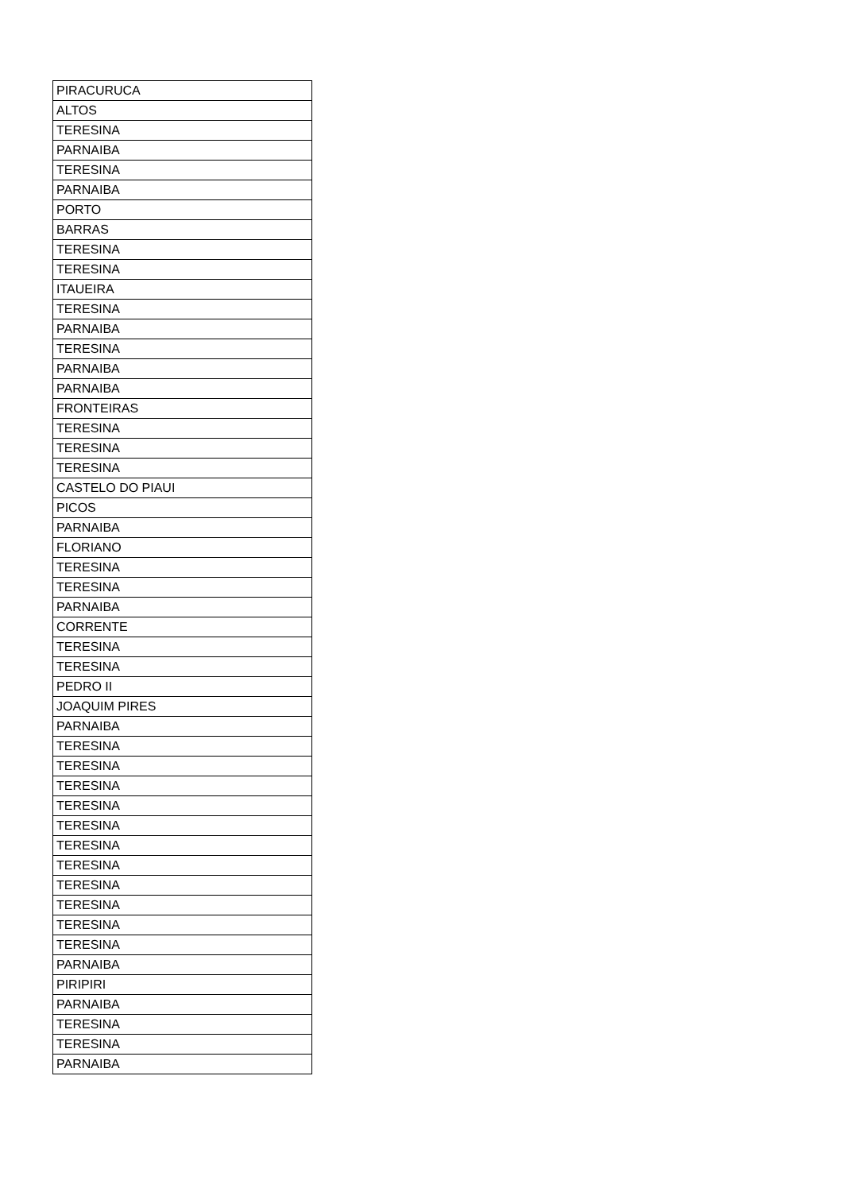| PIRACURUCA |
| ALTOS |
| TERESINA |
| PARNAIBA |
| TERESINA |
| PARNAIBA |
| PORTO |
| BARRAS |
| TERESINA |
| TERESINA |
| ITAUEIRA |
| TERESINA |
| PARNAIBA |
| TERESINA |
| PARNAIBA |
| PARNAIBA |
| FRONTEIRAS |
| TERESINA |
| TERESINA |
| TERESINA |
| CASTELO DO PIAUI |
| PICOS |
| PARNAIBA |
| FLORIANO |
| TERESINA |
| TERESINA |
| PARNAIBA |
| CORRENTE |
| TERESINA |
| TERESINA |
| PEDRO II |
| JOAQUIM PIRES |
| PARNAIBA |
| TERESINA |
| TERESINA |
| TERESINA |
| TERESINA |
| TERESINA |
| TERESINA |
| TERESINA |
| TERESINA |
| TERESINA |
| TERESINA |
| TERESINA |
| PARNAIBA |
| PIRIPIRI |
| PARNAIBA |
| TERESINA |
| TERESINA |
| PARNAIBA |